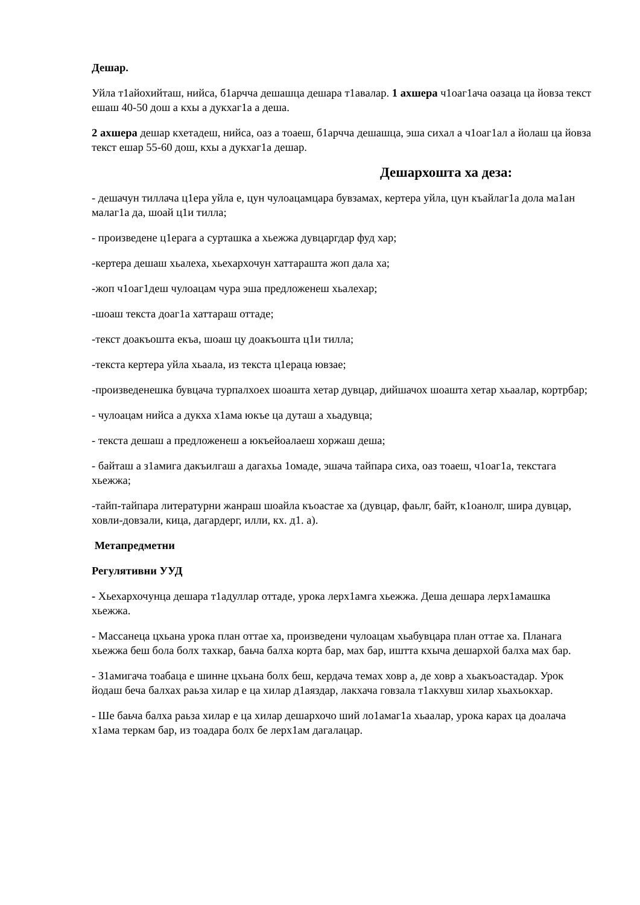Дешар.
Уйла т1айохийташ, нийса, б1арчча дешашца дешара т1авалар. 1 ахшера ч1оаг1ача оазаца ца йовза текст ешаш 40-50 дош а кхы а дукхаг1а а деша.
2 ахшера дешар кхетадеш, нийса, оаз а тоаеш, б1арчча дешашца, эша сихал а ч1оаг1ал а йолаш ца йовза текст ешар 55-60 дош, кхы а дукхаг1а дешар.
Дешархошта ха деза:
- дешачун тиллача ц1ера уйла е, цун чулоацамцара бувзамах, кертера уйла, цун къайлаг1а дола ма1ан малаг1а да, шоай ц1и тилла;
- произведене ц1ерага а сурташка а хьежжа дувцаргдар фуд хар;
-кертера дешаш хьалеха, хьехархочун хаттарашта жоп дала ха;
-жоп ч1оаг1деш чулоацам чура эша предложенеш хьалехар;
-шоаш текста доаг1а хаттараш оттаде;
-текст доакъошта екъа, шоаш цу доакъошта ц1и тилла;
-текста кертера уйла хьаала, из текста ц1ераца ювзае;
-произведенешка бувцача турпалхоех шоашта хетар дувцар, дийшачох шоашта хетар хьаалар, кортрбар;
- чулоацам нийса а дукха х1ама юкъе ца дуташ а хьадувца;
- текста дешаш а предложенеш а юкъейоалаеш хоржаш деша;
- байташ а з1амига дакъилгаш а дагахьа 1омаде, эшача тайпара сиха, оаз тоаеш, ч1оаг1а, текстага хьежжа;
-тайп-тайпара литературни жанраш шоайла къоастае ха (дувцар, фаьлг, байт, к1оанолг, шира дувцар, ховли-довзали, кица, дагардерг, илли, кх. д1. а).
Метапредметни
Регулятивни УУД
- Хьехархочунца дешара т1адуллар оттаде, урока лерх1амга хьежжа. Деша дешара лерх1амашка хьежжа.
- Массанеца цхьана урока план оттае ха, произведени чулоацам хьабувцара план оттае ха. Планага хьежжа беш бола болх тахкар, баьча балха корта бар, мах бар, иштта кхыча дешархой балха мах бар.
- З1амигача тоабаца е шинне цхьана болх беш, кердача темах ховр а, де ховр а хьакъоастадар. Урок йодаш беча балхах раьза хилар е ца хилар д1аяздар, лакхача говзала т1акхувш хилар хьахьокхар.
- Ше баьча балха раьза хилар е ца хилар дешархочо ший ло1амаг1а хьаалар, урока карах ца доалача х1ама теркам бар, из тоадара болх бе лерх1ам дагалацар.